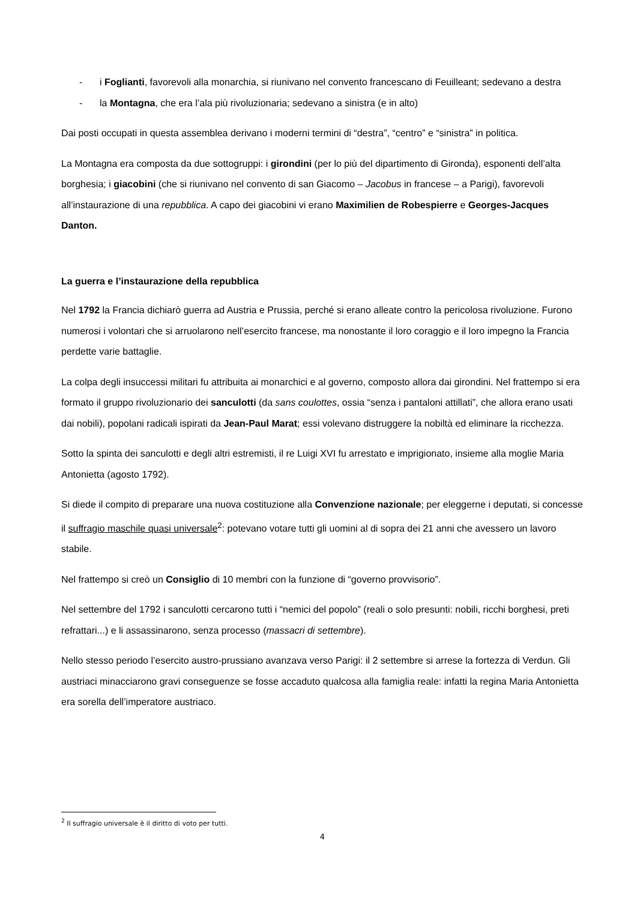- i Foglianti, favorevoli alla monarchia, si riunivano nel convento francescano di Feuilleant; sedevano a destra
- la Montagna, che era l’ala più rivoluzionaria; sedevano a sinistra (e in alto)
Dai posti occupati in questa assemblea derivano i moderni termini di “destra”, “centro” e “sinistra” in politica.
La Montagna era composta da due sottogruppi: i girondini (per lo più del dipartimento di Gironda), esponenti dell’alta borghesia; i giacobini (che si riunivano nel convento di san Giacomo – Jacobus in francese – a Parigi), favorevoli all’instaurazione di una repubblica. A capo dei giacobini vi erano Maximilien de Robespierre e Georges-Jacques Danton.
La guerra e l’instaurazione della repubblica
Nel 1792 la Francia dichiarò guerra ad Austria e Prussia, perché si erano alleate contro la pericolosa rivoluzione. Furono numerosi i volontari che si arruolarono nell’esercito francese, ma nonostante il loro coraggio e il loro impegno la Francia perdette varie battaglie.
La colpa degli insuccessi militari fu attribuita ai monarchici e al governo, composto allora dai girondini. Nel frattempo si era formato il gruppo rivoluzionario dei sanculotti (da sans coulottes, ossia “senza i pantaloni attillati”, che allora erano usati dai nobili), popolani radicali ispirati da Jean-Paul Marat; essi volevano distruggere la nobiltà ed eliminare la ricchezza.
Sotto la spinta dei sanculotti e degli altri estremisti, il re Luigi XVI fu arrestato e imprigionato, insieme alla moglie Maria Antonietta (agosto 1792).
Si diede il compito di preparare una nuova costituzione alla Convenzione nazionale; per eleggerne i deputati, si concesse il suffragio maschile quasi universale<sup>2</sup>: potevano votare tutti gli uomini al di sopra dei 21 anni che avessero un lavoro stabile.
Nel frattempo si creò un Consiglio di 10 membri con la funzione di “governo provvisorio”.
Nel settembre del 1792 i sanculotti cercarono tutti i “nemici del popolo” (reali o solo presunti: nobili, ricchi borghesi, preti refrattari...) e li assassinarono, senza processo (massacri di settembre).
Nello stesso periodo l’esercito austro-prussiano avanzava verso Parigi: il 2 settembre si arrese la fortezza di Verdun. Gli austriaci minacciarono gravi conseguenze se fosse accaduto qualcosa alla famiglia reale: infatti la regina Maria Antonietta era sorella dell’imperatore austriaco.
<sup>2</sup> Il suffragio universale è il diritto di voto per tutti.
4